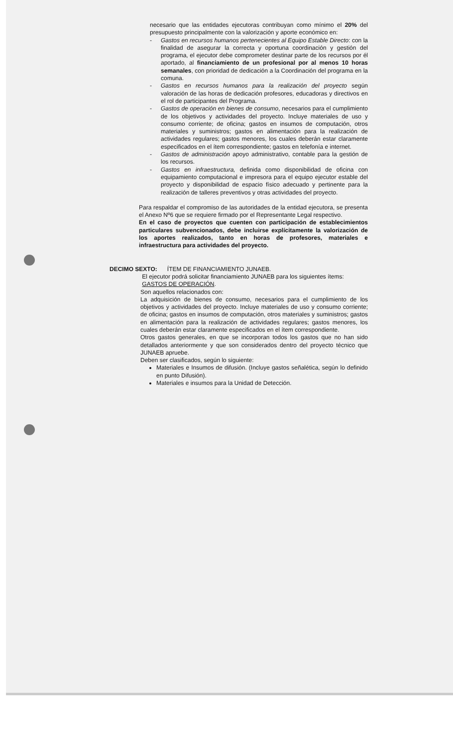necesario que las entidades ejecutoras contribuyan como mínimo el 20% del presupuesto principalmente con la valorización y aporte económico en:
- Gastos en recursos humanos pertenecientes al Equipo Estable Directo: con la finalidad de asegurar la correcta y oportuna coordinación y gestión del programa, el ejecutor debe comprometer destinar parte de los recursos por él aportado, al financiamiento de un profesional por al menos 10 horas semanales, con prioridad de dedicación a la Coordinación del programa en la comuna.
- Gastos en recursos humanos para la realización del proyecto según valoración de las horas de dedicación profesores, educadoras y directivos en el rol de participantes del Programa.
- Gastos de operación en bienes de consumo, necesarios para el cumplimiento de los objetivos y actividades del proyecto. Incluye materiales de uso y consumo corriente; de oficina; gastos en insumos de computación, otros materiales y suministros; gastos en alimentación para la realización de actividades regulares; gastos menores, los cuales deberán estar claramente especificados en el ítem correspondiente; gastos en telefonía e internet.
- Gastos de administración apoyo administrativo, contable para la gestión de los recursos.
- Gastos en infraestructura, definida como disponibilidad de oficina con equipamiento computacional e impresora para el equipo ejecutor estable del proyecto y disponibilidad de espacio físico adecuado y pertinente para la realización de talleres preventivos y otras actividades del proyecto.
Para respaldar el compromiso de las autoridades de la entidad ejecutora, se presenta el Anexo Nº6 que se requiere firmado por el Representante Legal respectivo.
En el caso de proyectos que cuenten con participación de establecimientos particulares subvencionados, debe incluirse explícitamente la valorización de los aportes realizados, tanto en horas de profesores, materiales e infraestructura para actividades del proyecto.
DECIMO SEXTO: ÍTEM DE FINANCIAMIENTO JUNAEB.
El ejecutor podrá solicitar financiamiento JUNAEB para los siguientes ítems:
GASTOS DE OPERACIÓN.
Son aquellos relacionados con:
La adquisición de bienes de consumo, necesarios para el cumplimiento de los objetivos y actividades del proyecto. Incluye materiales de uso y consumo corriente; de oficina; gastos en insumos de computación, otros materiales y suministros; gastos en alimentación para la realización de actividades regulares; gastos menores, los cuales deberán estar claramente especificados en el ítem correspondiente.
Otros gastos generales, en que se incorporan todos los gastos que no han sido detallados anteriormente y que son considerados dentro del proyecto técnico que JUNAEB apruebe.
Deben ser clasificados, según lo siguiente:
Materiales e Insumos de difusión. (Incluye gastos señalética, según lo definido en punto Difusión).
Materiales e insumos para la Unidad de Detección.